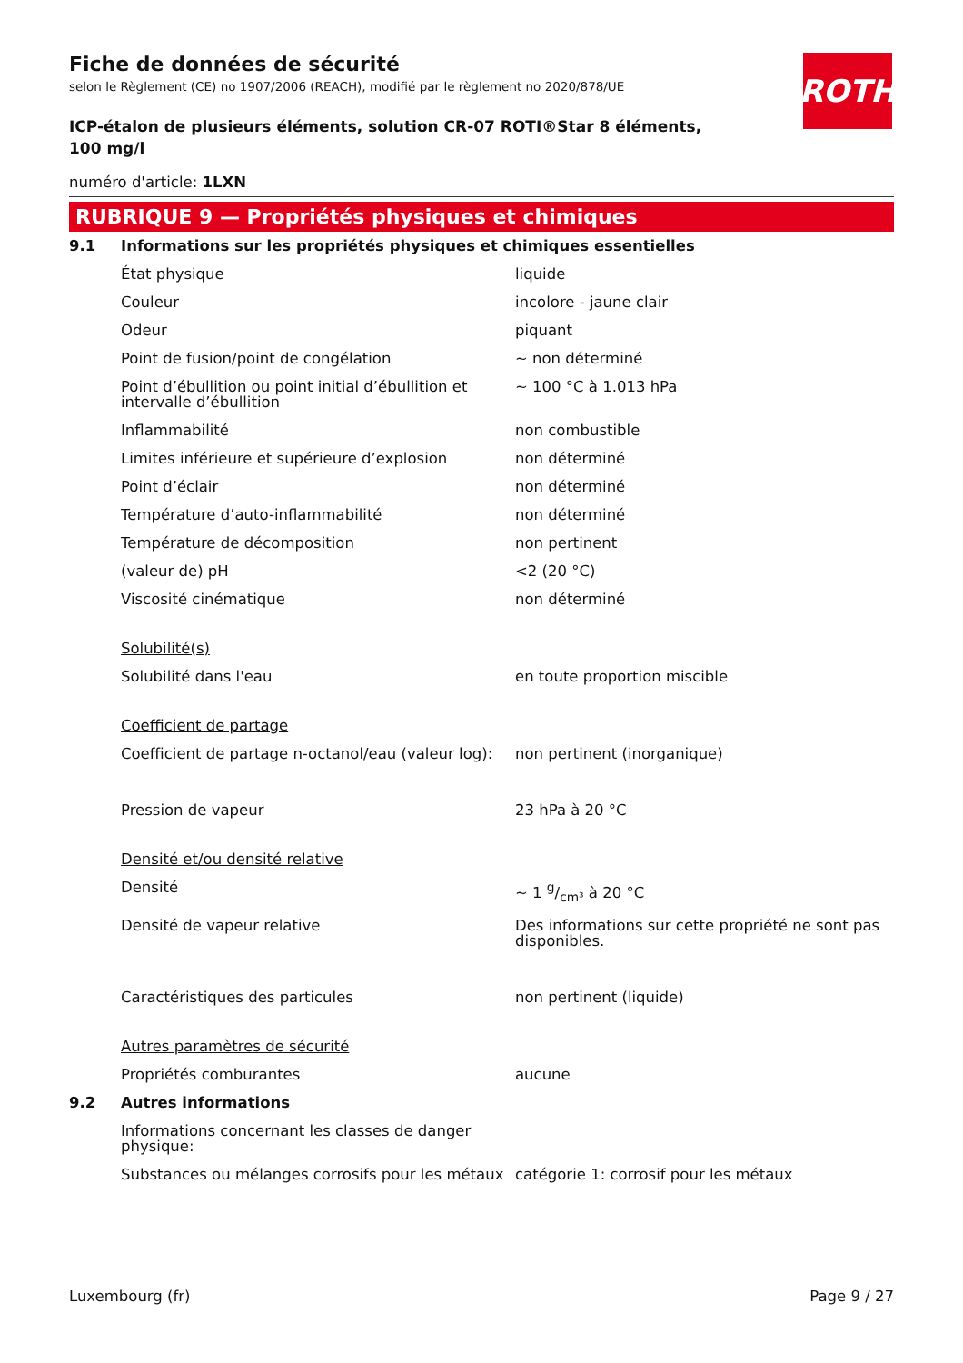ROTH
Fiche de données de sécurité
selon le Règlement (CE) no 1907/2006 (REACH), modifié par le règlement no 2020/878/UE
ICP-étalon de plusieurs éléments, solution CR-07 ROTI®Star 8 éléments, 100 mg/l
numéro d'article: 1LXN
RUBRIQUE 9 — Propriétés physiques et chimiques
| 9.1 | Informations sur les propriétés physiques et chimiques essentielles | |
| | État physique | liquide |
| | Couleur | incolore - jaune clair |
| | Odeur | piquant |
| | Point de fusion/point de congélation | ~ non déterminé |
| | Point d’ébullition ou point initial d’ébullition et intervalle d’ébullition | ~ 100 °C à 1.013 hPa |
| | Inflammabilité | non combustible |
| | Limites inférieure et supérieure d’explosion | non déterminé |
| | Point d’éclair | non déterminé |
| | Température d’auto-inflammabilité | non déterminé |
| | Température de décomposition | non pertinent |
| | (valeur de) pH | <2 (20 °C) |
| | Viscosité cinématique | non déterminé |
| | Solubilité(s) | |
| | Solubilité dans l'eau | en toute proportion miscible |
| | Coefficient de partage | |
| | Coefficient de partage n-octanol/eau (valeur log): | non pertinent (inorganique) |
| | Pression de vapeur | 23 hPa à 20 °C |
| | Densité et/ou densité relative | |
| | Densité | ~ 1 g/cm³ à 20 °C |
| | Densité de vapeur relative | Des informations sur cette propriété ne sont pas disponibles. |
| | Caractéristiques des particules | non pertinent (liquide) |
| | Autres paramètres de sécurité | |
| | Propriétés comburantes | aucune |
| 9.2 | Autres informations | |
| | Informations concernant les classes de danger physique: | |
| | Substances ou mélanges corrosifs pour les métaux | catégorie 1: corrosif pour les métaux |
Luxembourg (fr) Page 9 / 27